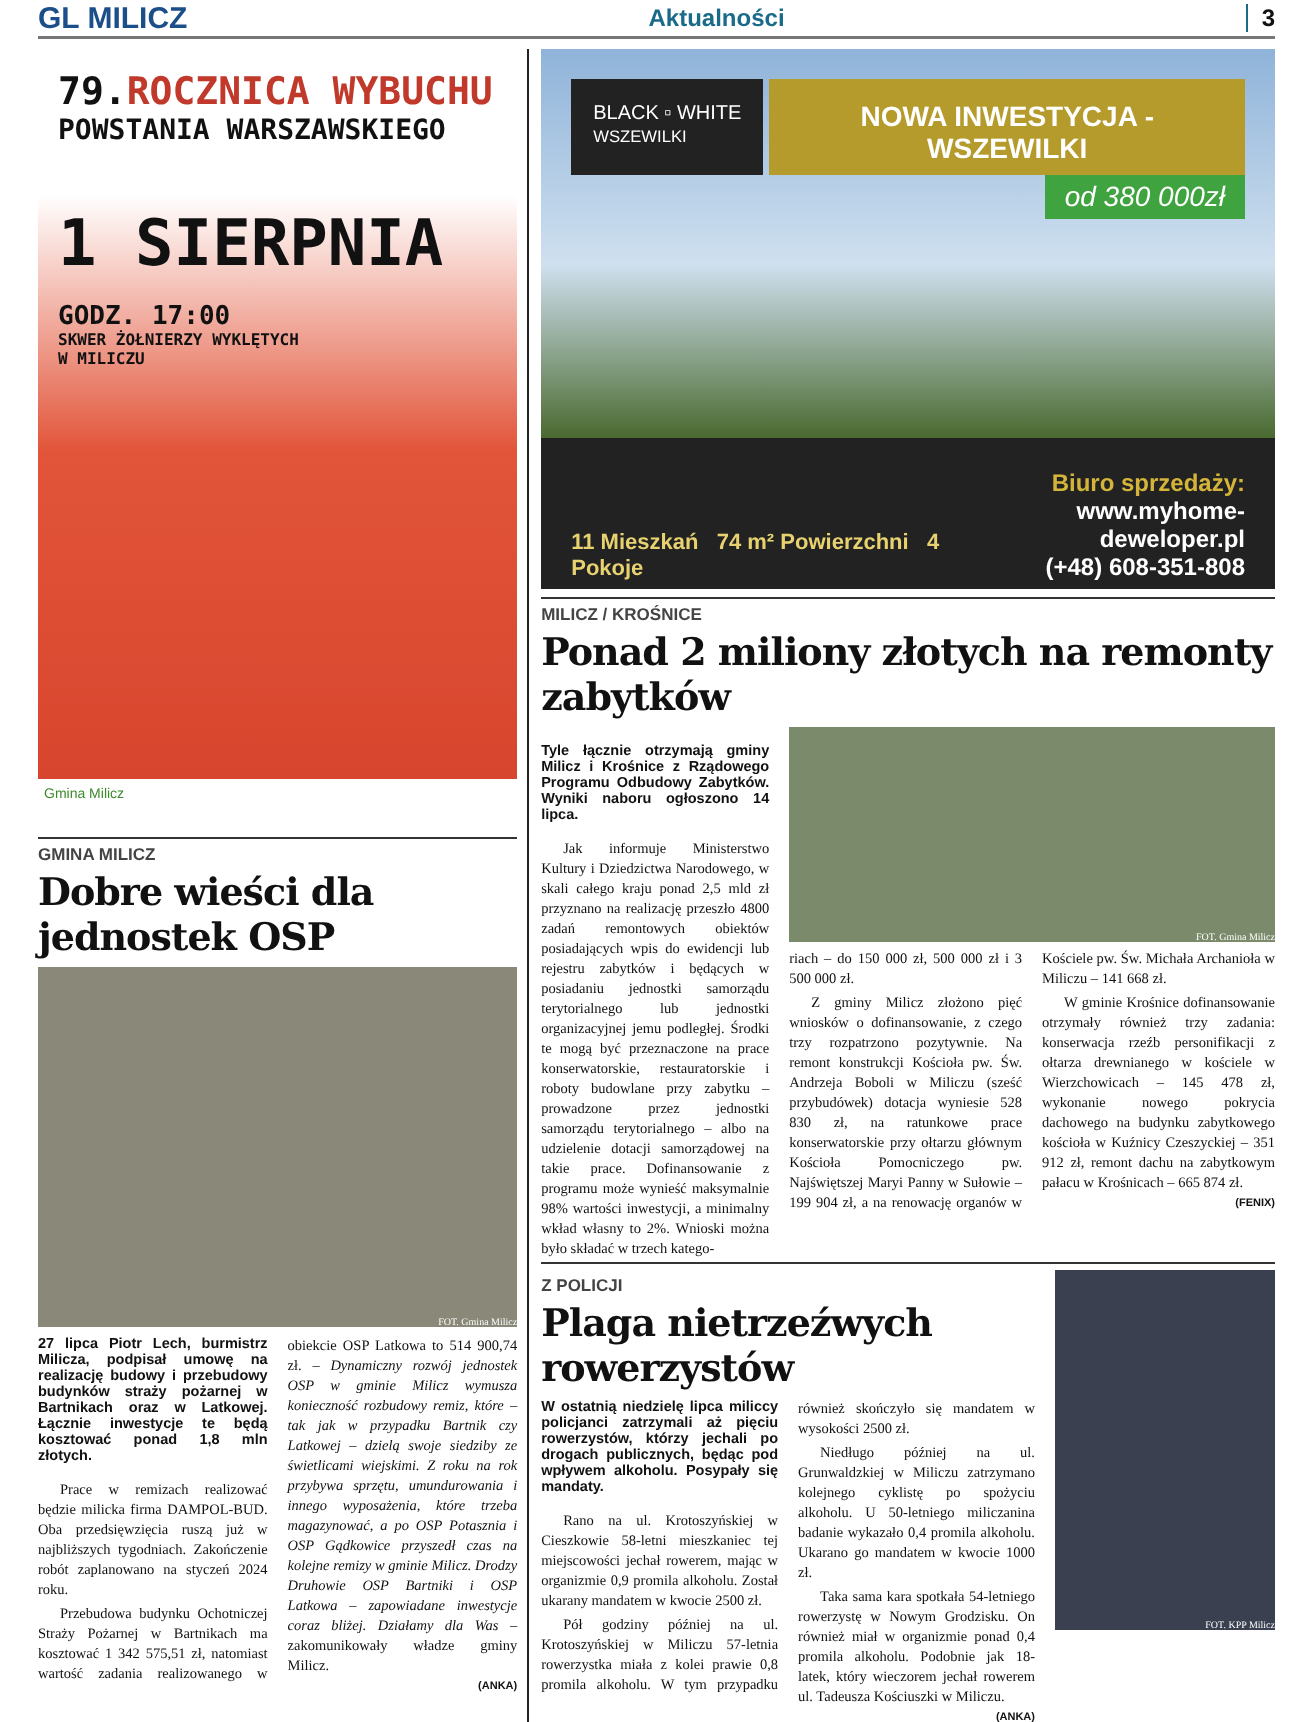GL MILICZ Aktualności 3
79.ROCZNICA WYBUCHU
POWSTANIA WARSZAWSKIEGO
1 SIERPNIA
GODZ. 17:00
SKWER ŻOŁNIERZY WYKLĘTYCH
W MILICZU
Gmina Milicz
GMINA MILICZ
Dobre wieści dla jednostek OSP
FOT. Gmina Milicz
27 lipca Piotr Lech, burmistrz Milicza, podpisał umowę na realizację budowy i przebudowy budynków straży pożarnej w Bartnikach oraz w Latkowej. Łącznie inwestycje te będą kosztować ponad 1,8 mln złotych.
Prace w remizach realizować będzie milicka firma DAMPOL-BUD. Oba przedsięwzięcia ruszą już w najbliższych tygodniach. Zakończenie robót zaplanowano na styczeń 2024 roku.
Przebudowa budynku Ochotniczej Straży Pożarnej w Bartnikach ma kosztować 1 342 575,51 zł, natomiast wartość zadania realizowanego w obiekcie OSP Latkowa to 514 900,74 zł. – Dynamiczny rozwój jednostek OSP w gminie Milicz wymusza konieczność rozbudowy remiz, które – tak jak w przypadku Bartnik czy Latkowej – dzielą swoje siedziby ze świetlicami wiejskimi. Z roku na rok przybywa sprzętu, umundurowania i innego wyposażenia, które trzeba magazynować, a po OSP Potasznia i OSP Gądkowice przyszedł czas na kolejne remizy w gminie Milicz. Drodzy Druhowie OSP Bartniki i OSP Latkowa – zapowiadane inwestycje coraz bliżej. Działamy dla Was – zakomunikowały władze gminy Milicz.
(ANKA)
BLACK ▫ WHITE
WSZEWILKI
NOWA INWESTYCJA - WSZEWILKI
od 380 000zł
11 Mieszkań 74 m² Powierzchni 4 Pokoje
Biuro sprzedaży:
www.myhome-deweloper.pl
(+48) 608-351-808
MILICZ / KROŚNICE
Ponad 2 miliony złotych na remonty zabytków
Tyle łącznie otrzymają gminy Milicz i Krośnice z Rządowego Programu Odbudowy Zabytków. Wyniki naboru ogłoszono 14 lipca.
Jak informuje Ministerstwo Kultury i Dziedzictwa Narodowego, w skali całego kraju ponad 2,5 mld zł przyznano na realizację przeszło 4800 zadań remontowych obiektów posiadających wpis do ewidencji lub rejestru zabytków i będących w posiadaniu jednostki samorządu terytorialnego lub jednostki organizacyjnej jemu podległej. Środki te mogą być przeznaczone na prace konserwatorskie, restauratorskie i roboty budowlane przy zabytku – prowadzone przez jednostki samorządu terytorialnego – albo na udzielenie dotacji samorządowej na takie prace. Dofinansowanie z programu może wynieść maksymalnie 98% wartości inwestycji, a minimalny wkład własny to 2%. Wnioski można było składać w trzech katego-
FOT. Gmina Milicz
riach – do 150 000 zł, 500 000 zł i 3 500 000 zł.
Z gminy Milicz złożono pięć wniosków o dofinansowanie, z czego trzy rozpatrzono pozytywnie. Na remont konstrukcji Kościoła pw. Św. Andrzeja Boboli w Miliczu (sześć przybudówek) dotacja wyniesie 528 830 zł, na ratunkowe prace konserwatorskie przy ołtarzu głównym Kościoła Pomocniczego pw. Najświętszej Maryi Panny w Sułowie – 199 904 zł, a na renowację organów w Kościele pw. Św. Michała Archanioła w Miliczu – 141 668 zł.
W gminie Krośnice dofinansowanie otrzymały również trzy zadania: konserwacja rzeźb personifikacji z ołtarza drewnianego w kościele w Wierzchowicach – 145 478 zł, wykonanie nowego pokrycia dachowego na budynku zabytkowego kościoła w Kuźnicy Czeszyckiej – 351 912 zł, remont dachu na zabytkowym pałacu w Krośnicach – 665 874 zł.
(FENIX)
Z POLICJI
Plaga nietrzeźwych rowerzystów
W ostatnią niedzielę lipca miliccy policjanci zatrzymali aż pięciu rowerzystów, którzy jechali po drogach publicznych, będąc pod wpływem alkoholu. Posypały się mandaty.
Rano na ul. Krotoszyńskiej w Cieszkowie 58-letni mieszkaniec tej miejscowości jechał rowerem, mając w organizmie 0,9 promila alkoholu. Został ukarany mandatem w kwocie 2500 zł.
Pół godziny później na ul. Krotoszyńskiej w Miliczu 57-letnia rowerzystka miała z kolei prawie 0,8 promila alkoholu. W tym przypadku również skończyło się mandatem w wysokości 2500 zł.
Niedługo później na ul. Grunwaldzkiej w Miliczu zatrzymano kolejnego cyklistę po spożyciu alkoholu. U 50-letniego miliczanina badanie wykazało 0,4 promila alkoholu. Ukarano go mandatem w kwocie 1000 zł.
Taka sama kara spotkała 54-letniego rowerzystę w Nowym Grodzisku. On również miał w organizmie ponad 0,4 promila alkoholu. Podobnie jak 18-latek, który wieczorem jechał rowerem ul. Tadeusza Kościuszki w Miliczu.
(ANKA)
FOT. KPP Milicz